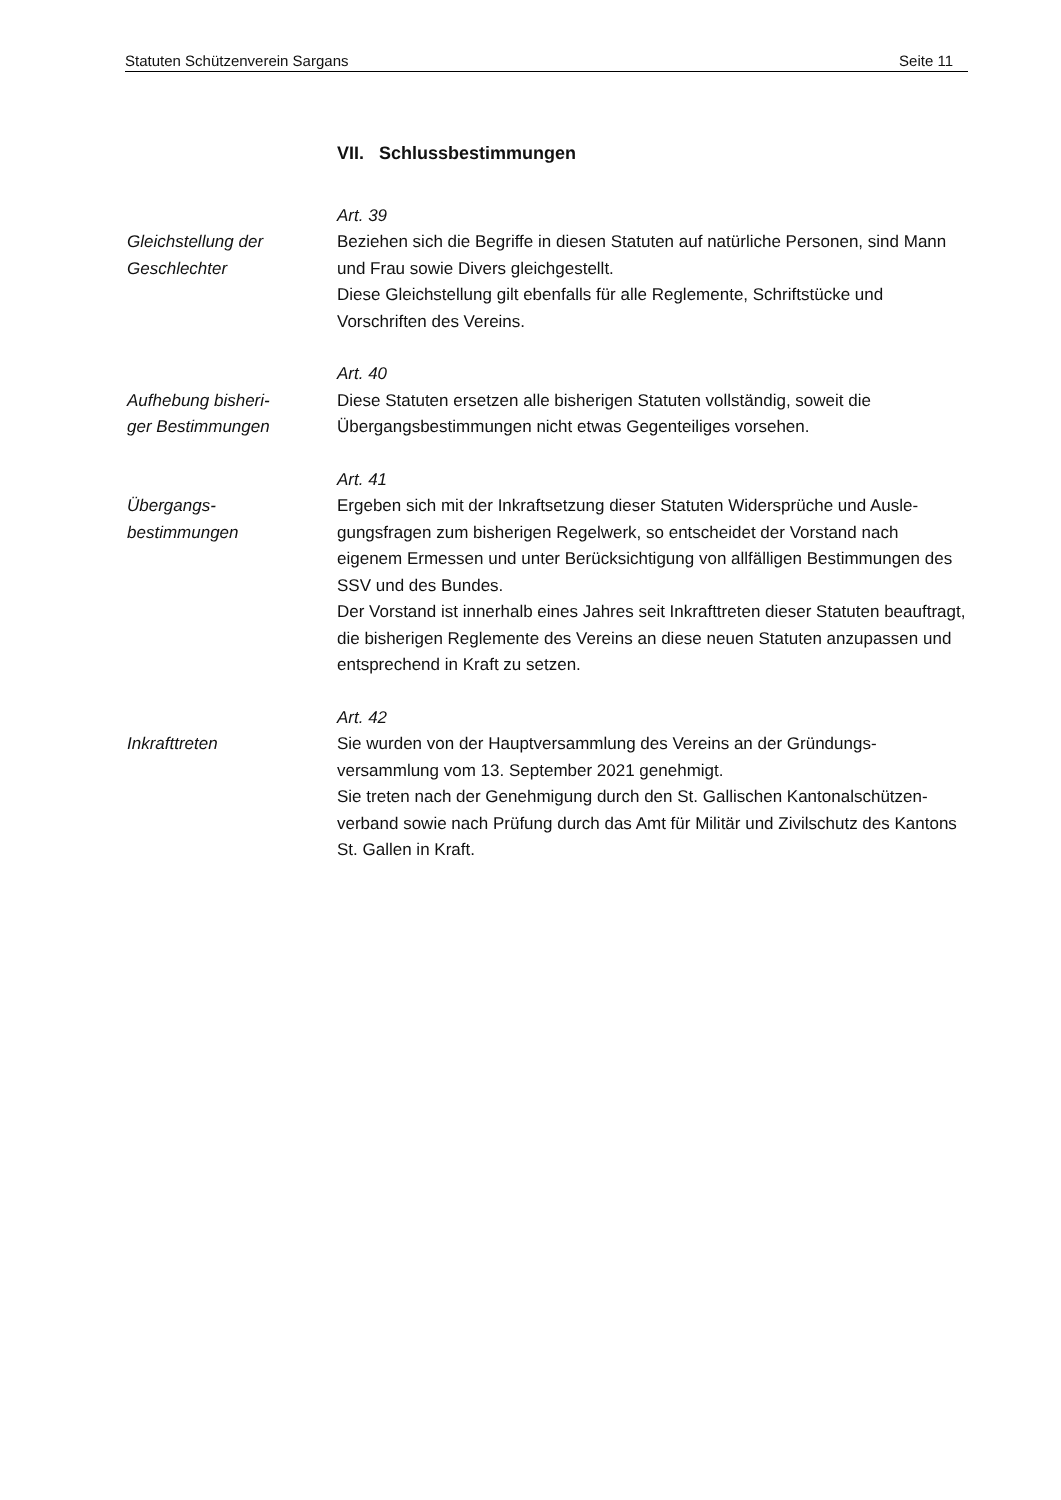Statuten Schützenverein Sargans Seite 11
VII. Schlussbestimmungen
Gleichstellung der
Geschlechter
Art. 39
Beziehen sich die Begriffe in diesen Statuten auf natürliche Personen, sind Mann und Frau sowie Divers gleichgestellt.
Diese Gleichstellung gilt ebenfalls für alle Reglemente, Schriftstücke und Vorschriften des Vereins.
Aufhebung bisheri-
ger Bestimmungen
Art. 40
Diese Statuten ersetzen alle bisherigen Statuten vollständig, soweit die Übergangsbestimmungen nicht etwas Gegenteiliges vorsehen.
Übergangs-
bestimmungen
Art. 41
Ergeben sich mit der Inkraftsetzung dieser Statuten Widersprüche und Ausle-gungsfragen zum bisherigen Regelwerk, so entscheidet der Vorstand nach eigenem Ermessen und unter Berücksichtigung von allfälligen Bestimmungen des SSV und des Bundes.
Der Vorstand ist innerhalb eines Jahres seit Inkrafttreten dieser Statuten beauftragt, die bisherigen Reglemente des Vereins an diese neuen Statuten anzupassen und entsprechend in Kraft zu setzen.
Inkrafttreten
Art. 42
Sie wurden von der Hauptversammlung des Vereins an der Gründungs-versammlung vom 13. September 2021 genehmigt.
Sie treten nach der Genehmigung durch den St. Gallischen Kantonalschützen-verband sowie nach Prüfung durch das Amt für Militär und Zivilschutz des Kantons St. Gallen in Kraft.